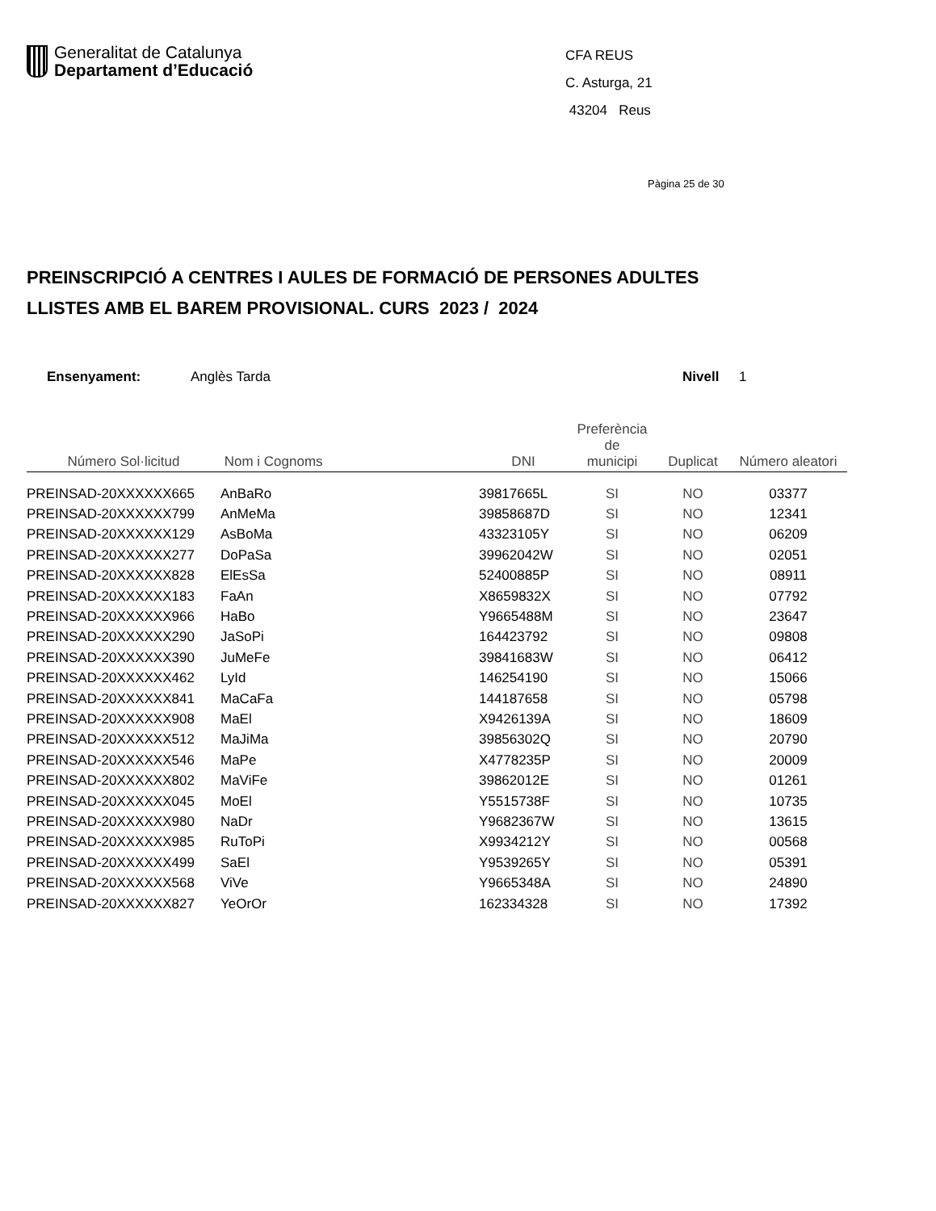Generalitat de Catalunya
Departament d’Educació
CFA REUS
C. Asturga, 21
43204 Reus
Pàgina 25 de 30
PREINSCRIPCIÓ A CENTRES I AULES DE FORMACIÓ DE PERSONES ADULTES
LLISTES AMB EL BAREM PROVISIONAL. CURS 2023 / 2024
Ensenyament: Anglès Tarda Nivell 1
| Número Sol·licitud | Nom i Cognoms | DNI | Preferència de municipi | Duplicat | Número aleatori |
| --- | --- | --- | --- | --- | --- |
| PREINSAD-20XXXXXX665 | AnBaRo | 39817665L | SI | NO | 03377 |
| PREINSAD-20XXXXXX799 | AnMeMa | 39858687D | SI | NO | 12341 |
| PREINSAD-20XXXXXX129 | AsBoMa | 43323105Y | SI | NO | 06209 |
| PREINSAD-20XXXXXX277 | DoPaSa | 39962042W | SI | NO | 02051 |
| PREINSAD-20XXXXXX828 | ElEsSa | 52400885P | SI | NO | 08911 |
| PREINSAD-20XXXXXX183 | FaAn | X8659832X | SI | NO | 07792 |
| PREINSAD-20XXXXXX966 | HaBo | Y9665488M | SI | NO | 23647 |
| PREINSAD-20XXXXXX290 | JaSoPi | 164423792 | SI | NO | 09808 |
| PREINSAD-20XXXXXX390 | JuMeFe | 39841683W | SI | NO | 06412 |
| PREINSAD-20XXXXXX462 | LyId | 146254190 | SI | NO | 15066 |
| PREINSAD-20XXXXXX841 | MaCaFa | 144187658 | SI | NO | 05798 |
| PREINSAD-20XXXXXX908 | MaEl | X9426139A | SI | NO | 18609 |
| PREINSAD-20XXXXXX512 | MaJiMa | 39856302Q | SI | NO | 20790 |
| PREINSAD-20XXXXXX546 | MaPe | X4778235P | SI | NO | 20009 |
| PREINSAD-20XXXXXX802 | MaViFe | 39862012E | SI | NO | 01261 |
| PREINSAD-20XXXXXX045 | MoEl | Y5515738F | SI | NO | 10735 |
| PREINSAD-20XXXXXX980 | NaDr | Y9682367W | SI | NO | 13615 |
| PREINSAD-20XXXXXX985 | RuToPi | X9934212Y | SI | NO | 00568 |
| PREINSAD-20XXXXXX499 | SaEl | Y9539265Y | SI | NO | 05391 |
| PREINSAD-20XXXXXX568 | ViVe | Y9665348A | SI | NO | 24890 |
| PREINSAD-20XXXXXX827 | YeOrOr | 162334328 | SI | NO | 17392 |